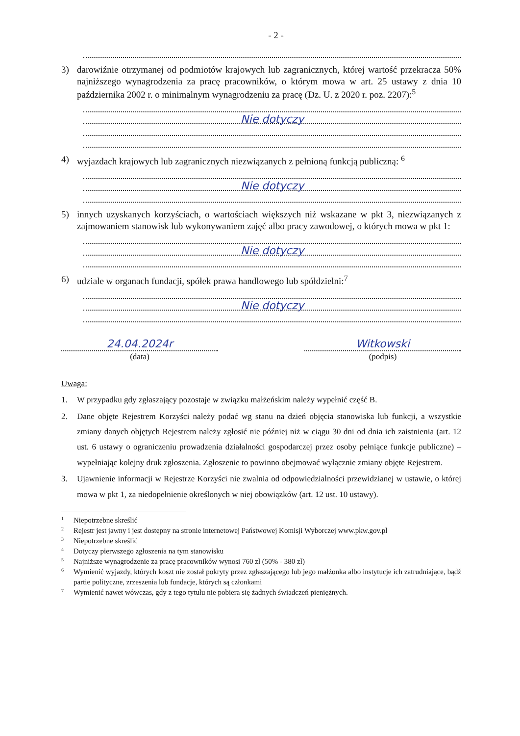- 2 -
3) darowiźnie otrzymanej od podmiotów krajowych lub zagranicznych, której wartość przekracza 50% najniższego wynagrodzenia za pracę pracowników, o którym mowa w art. 25 ustawy z dnia 10 października 2002 r. o minimalnym wynagrodzeniu za pracę (Dz. U. z 2020 r. poz. 2207):<sup>5</sup>
Nie dotyczy
4) wyjazdach krajowych lub zagranicznych niezwiązanych z pełnioną funkcją publiczną: <sup>6</sup>
Nie dotyczy
5) innych uzyskanych korzyściach, o wartościach większych niż wskazane w pkt 3, niezwiązanych z zajmowaniem stanowisk lub wykonywaniem zajęć albo pracy zawodowej, o których mowa w pkt 1:
Nie dotyczy
6) udziale w organach fundacji, spółek prawa handlowego lub spółdzielni:<sup>7</sup>
Nie dotyczy
24.04.2024r
(data)
Witkowski
(podpis)
Uwaga:
1. W przypadku gdy zgłaszający pozostaje w związku małżeńskim należy wypełnić część B.
2. Dane objęte Rejestrem Korzyści należy podać wg stanu na dzień objęcia stanowiska lub funkcji, a wszystkie zmiany danych objętych Rejestrem należy zgłosić nie później niż w ciągu 30 dni od dnia ich zaistnienia (art. 12 ust. 6 ustawy o ograniczeniu prowadzenia działalności gospodarczej przez osoby pełniące funkcje publiczne) – wypełniając kolejny druk zgłoszenia. Zgłoszenie to powinno obejmować wyłącznie zmiany objęte Rejestrem.
3. Ujawnienie informacji w Rejestrze Korzyści nie zwalnia od odpowiedzialności przewidzianej w ustawie, o której mowa w pkt 1, za niedopełnienie określonych w niej obowiązków (art. 12 ust. 10 ustawy).
1
Niepotrzebne skreślić
2
Rejestr jest jawny i jest dostępny na stronie internetowej Państwowej Komisji Wyborczej www.pkw.gov.pl
3
Niepotrzebne skreślić
4
Dotyczy pierwszego zgłoszenia na tym stanowisku
5
Najniższe wynagrodzenie za pracę pracowników wynosi 760 zł (50% - 380 zł)
6
Wymienić wyjazdy, których koszt nie został pokryty przez zgłaszającego lub jego małżonka albo instytucje ich zatrudniające, bądź partie polityczne, zrzeszenia lub fundacje, których są członkami
7
Wymienić nawet wówczas, gdy z tego tytułu nie pobiera się żadnych świadczeń pieniężnych.